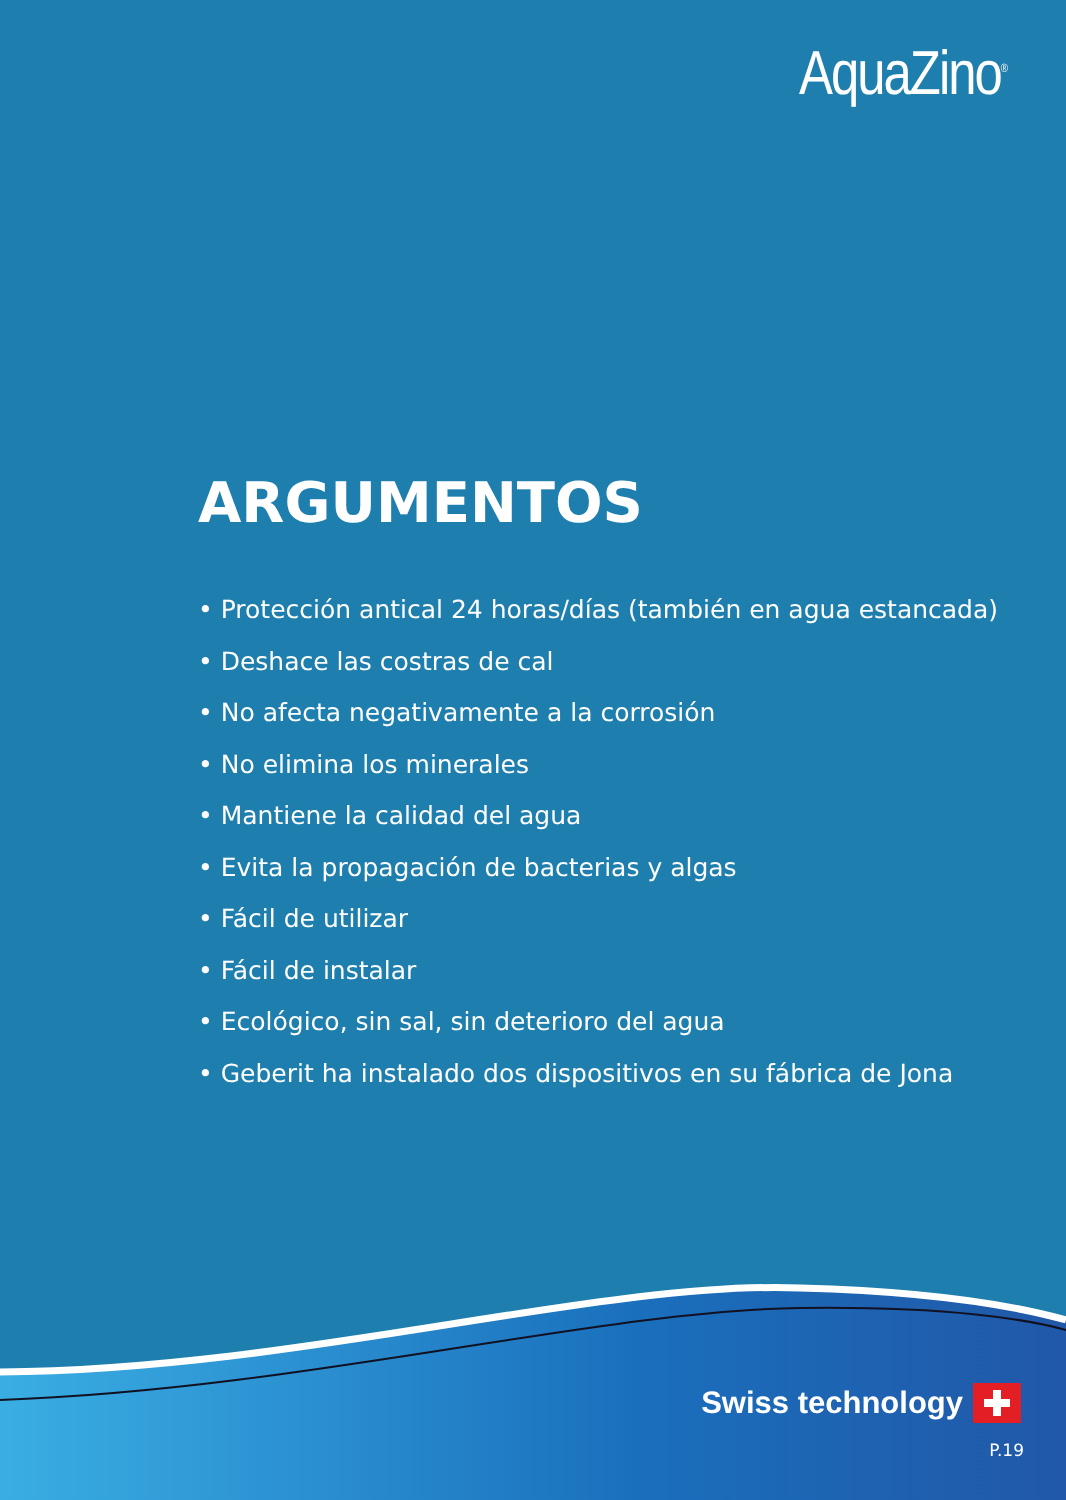AquaZino<sup>®</sup>
ARGUMENTOS
• Protección antical 24 horas/días (también en agua estancada)
• Deshace las costras de cal
• No afecta negativamente a la corrosión
• No elimina los minerales
• Mantiene la calidad del agua
• Evita la propagación de bacterias y algas
• Fácil de utilizar
• Fácil de instalar
• Ecológico, sin sal, sin deterioro del agua
• Geberit ha instalado dos dispositivos en su fábrica de Jona
Swiss technology
P.19